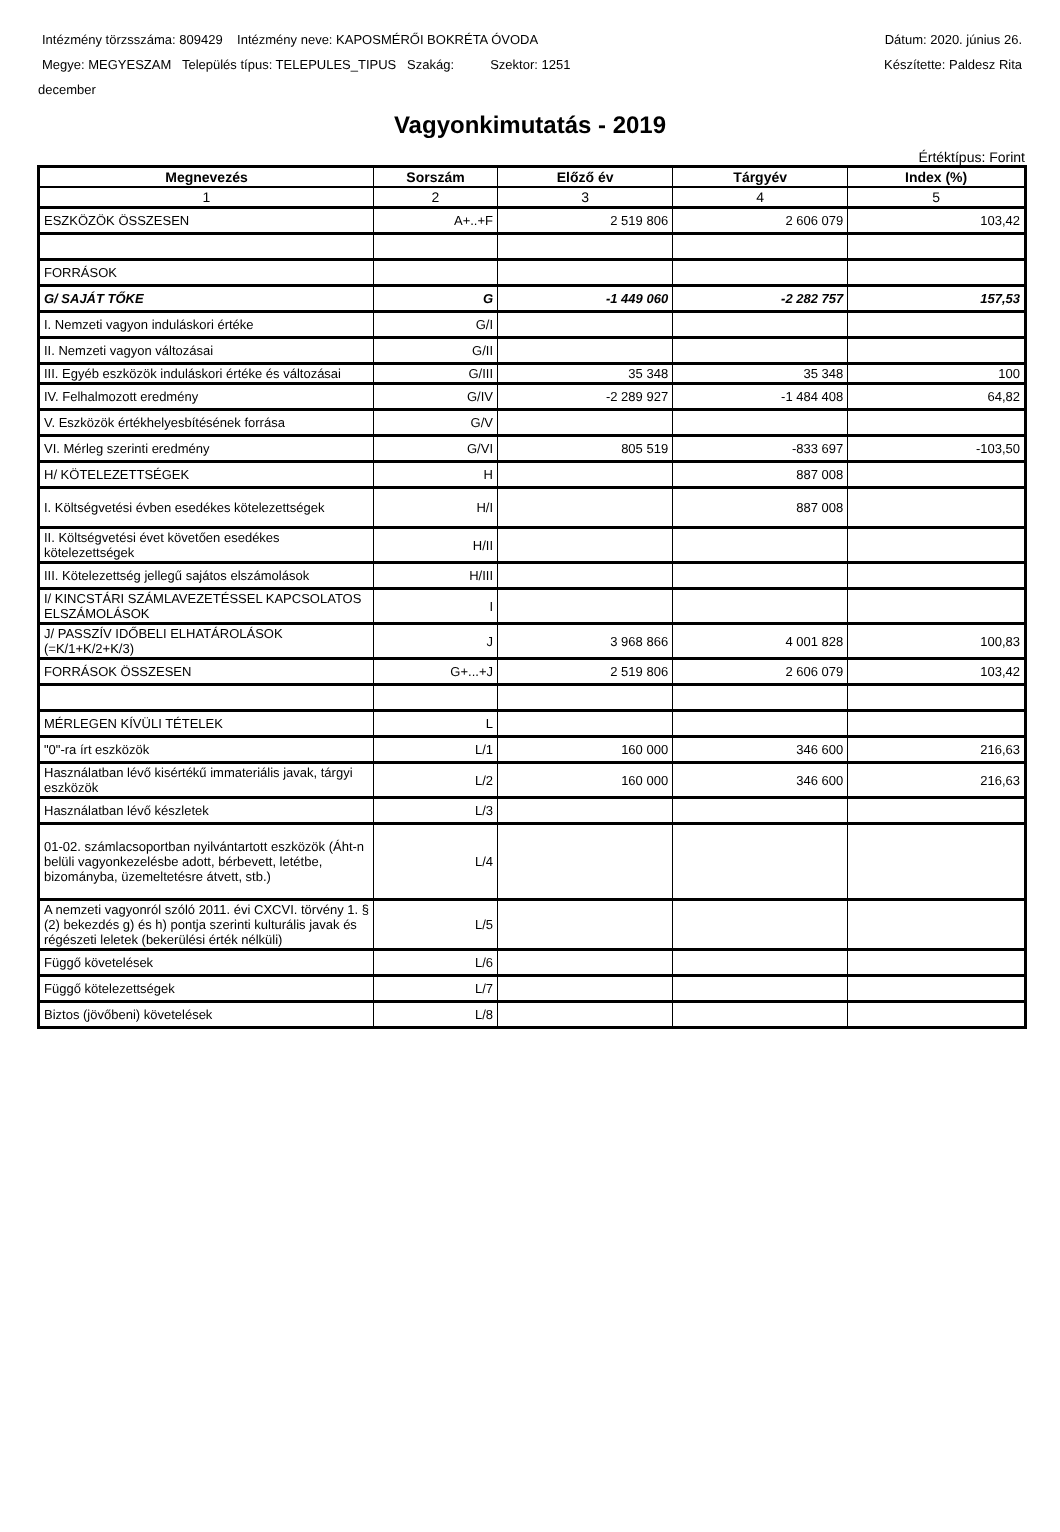Intézmény törzsszáma: 809429 Intézmény neve: KAPOSMÉRŐI BOKRÉTA ÓVODA Dátum: 2020. június 26.
Megye: MEGYESZAM Település típus: TELEPULES_TIPUS Szakág: Szektor: 1251 Készítette: Paldesz Rita
december
Vagyonkimutatás - 2019
Értéktípus: Forint
| Megnevezés | Sorszám | Előző év | Tárgyév | Index (%) |
| --- | --- | --- | --- | --- |
| 1 | 2 | 3 | 4 | 5 |
| ESZKÖZÖK ÖSSZESEN | A+..+F | 2 519 806 | 2 606 079 | 103,42 |
| FORRÁSOK | | | | |
| G/ SAJÁT TŐKE | G | -1 449 060 | -2 282 757 | 157,53 |
| I. Nemzeti vagyon induláskori értéke | G/I | | | |
| II. Nemzeti vagyon változásai | G/II | | | |
| III. Egyéb eszközök induláskori értéke és változásai | G/III | 35 348 | 35 348 | 100 |
| IV. Felhalmozott eredmény | G/IV | -2 289 927 | -1 484 408 | 64,82 |
| V. Eszközök értékhelyesbítésének forrása | G/V | | | |
| VI. Mérleg szerinti eredmény | G/VI | 805 519 | -833 697 | -103,50 |
| H/ KÖTELEZETTSÉGEK | H | | 887 008 | |
| I. Költségvetési évben esedékes kötelezettségek | H/I | | 887 008 | |
| II. Költségvetési évet követően esedékes kötelezettségek | H/II | | | |
| III. Kötelezettség jellegű sajátos elszámolások | H/III | | | |
| I/ KINCSTÁRI SZÁMLAVEZETÉSSEL KAPCSOLATOS ELSZÁMOLÁSOK | I | | | |
| J/ PASSZÍV IDŐBELI ELHATÁROLÁSOK (=K/1+K/2+K/3) | J | 3 968 866 | 4 001 828 | 100,83 |
| FORRÁSOK ÖSSZESEN | G+...+J | 2 519 806 | 2 606 079 | 103,42 |
| MÉRLEGEN KÍVÜLI TÉTELEK | L | | | |
| "0"-ra írt eszközök | L/1 | 160 000 | 346 600 | 216,63 |
| Használatban lévő kisértékű immateriális javak, tárgyi eszközök | L/2 | 160 000 | 346 600 | 216,63 |
| Használatban lévő készletek | L/3 | | | |
| 01-02. számlacsoportban nyilvántartott eszközök (Áht-n belüli vagyonkezelésbe adott, bérbevett, letétbe, bizományba, üzemeltetésre átvett, stb.) | L/4 | | | |
| A nemzeti vagyonról szóló 2011. évi CXCVI. törvény 1. § (2) bekezdés g) és h) pontja szerinti kulturális javak és régészeti leletek (bekerülési érték nélküli) | L/5 | | | |
| Függő követelések | L/6 | | | |
| Függő kötelezettségek | L/7 | | | |
| Biztos (jövőbeni) követelések | L/8 | | | |